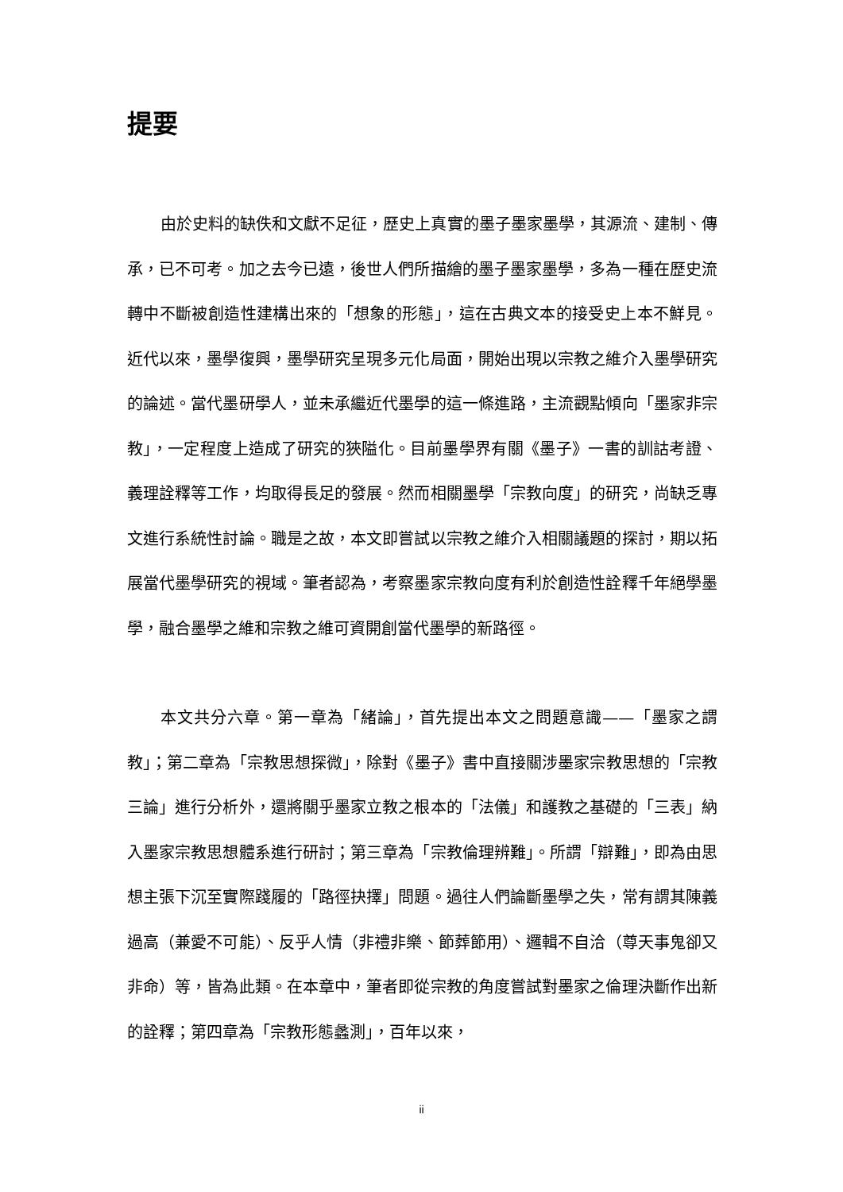提要
由於史料的缺佚和文獻不足征，歷史上真實的墨子墨家墨學，其源流、建制、傳承，已不可考。加之去今已遠，後世人們所描繪的墨子墨家墨學，多為一種在歷史流轉中不斷被創造性建構出來的「想象的形態」，這在古典文本的接受史上本不鮮見。近代以來，墨學復興，墨學研究呈現多元化局面，開始出現以宗教之維介入墨學研究的論述。當代墨研學人，並未承繼近代墨學的這一條進路，主流觀點傾向「墨家非宗教」，一定程度上造成了研究的狹隘化。目前墨學界有關《墨子》一書的訓詁考證、義理詮釋等工作，均取得長足的發展。然而相關墨學「宗教向度」的研究，尚缺乏專文進行系統性討論。職是之故，本文即嘗試以宗教之維介入相關議題的探討，期以拓展當代墨學研究的視域。筆者認為，考察墨家宗教向度有利於創造性詮釋千年絕學墨學，融合墨學之維和宗教之維可資開創當代墨學的新路徑。
本文共分六章。第一章為「緒論」，首先提出本文之問題意識——「墨家之謂教」；第二章為「宗教思想探微」，除對《墨子》書中直接關涉墨家宗教思想的「宗教三論」進行分析外，還將關乎墨家立教之根本的「法儀」和護教之基礎的「三表」納入墨家宗教思想體系進行研討；第三章為「宗教倫理辨難」。所謂「辯難」，即為由思想主張下沉至實際踐履的「路徑抉擇」問題。過往人們論斷墨學之失，常有謂其陳義過高（兼愛不可能）、反乎人情（非禮非樂、節葬節用）、邏輯不自洽（尊天事鬼卻又非命）等，皆為此類。在本章中，筆者即從宗教的角度嘗試對墨家之倫理決斷作出新的詮釋；第四章為「宗教形態蠡測」，百年以來，
ii